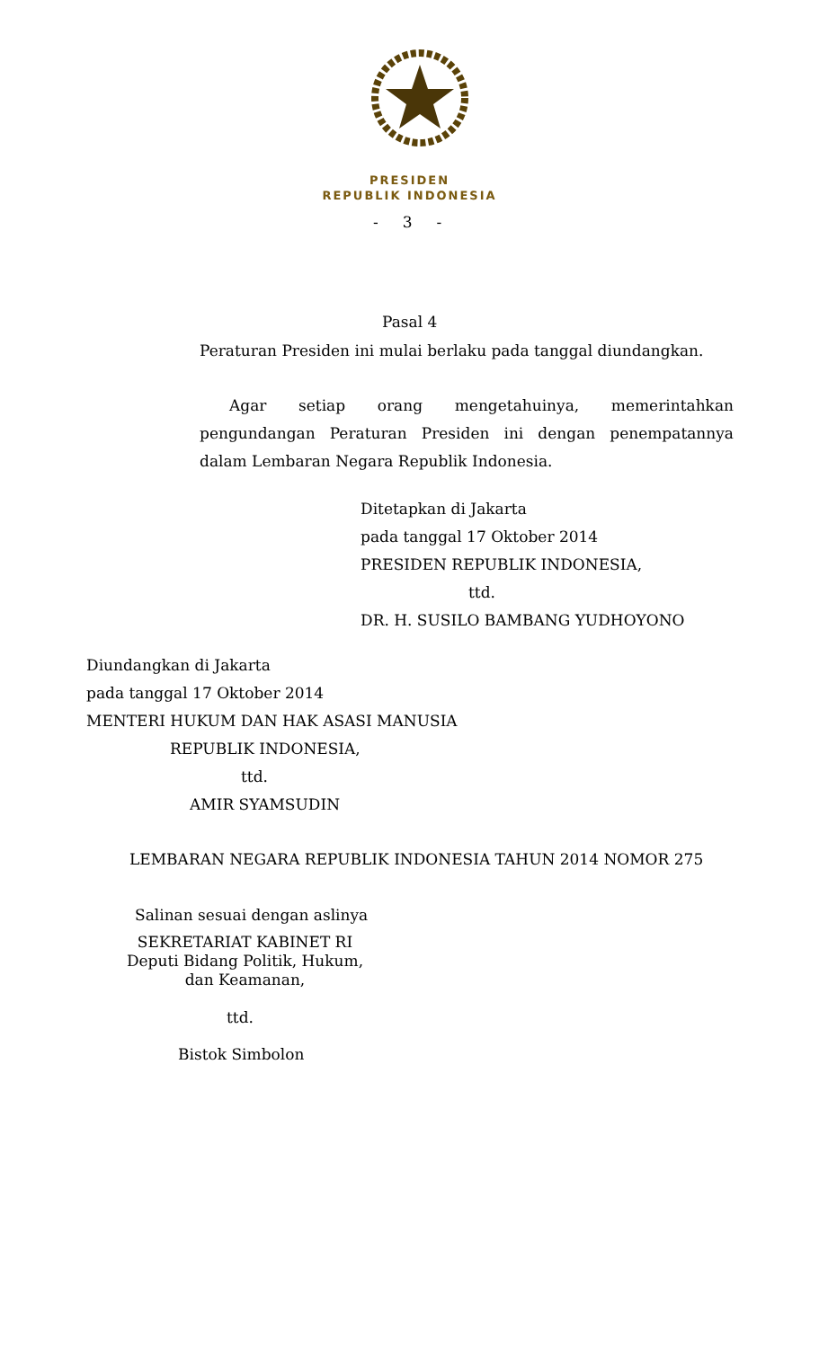PRESIDEN
REPUBLIK INDONESIA
- 3 -
Pasal 4
Peraturan Presiden ini mulai berlaku pada tanggal diundangkan.
Agar setiap orang mengetahuinya, memerintahkan pengundangan Peraturan Presiden ini dengan penempatannya dalam Lembaran Negara Republik Indonesia.
Ditetapkan di Jakarta
pada tanggal 17 Oktober 2014
PRESIDEN REPUBLIK INDONESIA,
ttd.
DR. H. SUSILO BAMBANG YUDHOYONO
Diundangkan di Jakarta
pada tanggal 17 Oktober 2014
MENTERI HUKUM DAN HAK ASASI MANUSIA
REPUBLIK INDONESIA,
ttd.
AMIR SYAMSUDIN
LEMBARAN NEGARA REPUBLIK INDONESIA TAHUN 2014 NOMOR 275
Salinan sesuai dengan aslinya
SEKRETARIAT KABINET RI
Deputi Bidang Politik, Hukum,
dan Keamanan,
ttd.
Bistok Simbolon